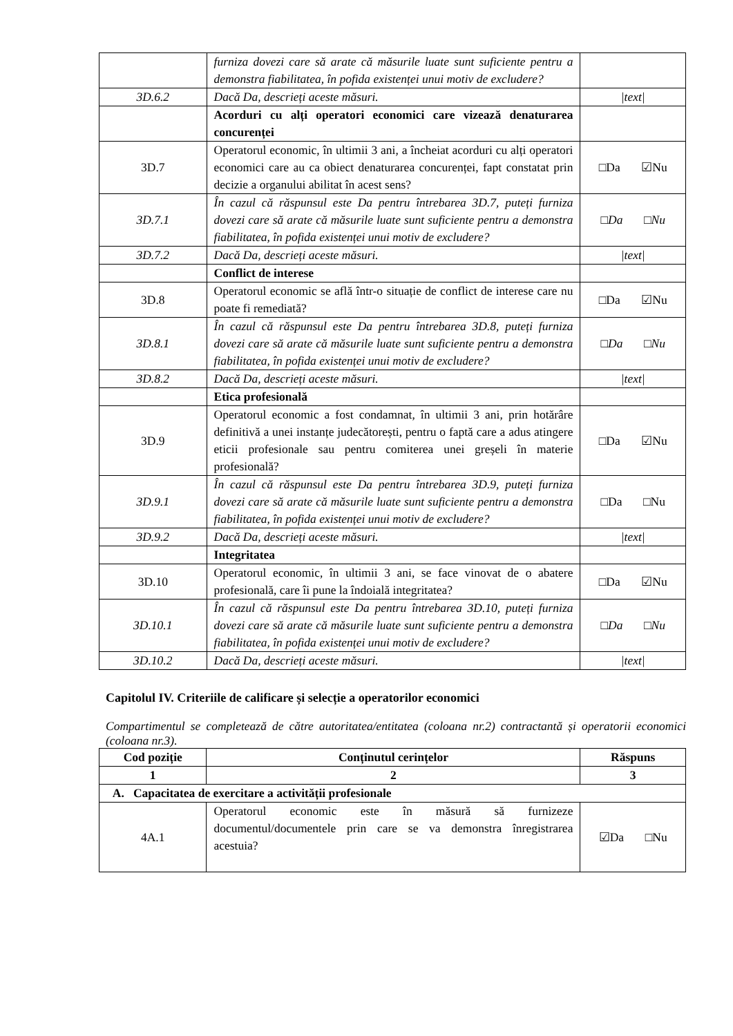| | furniza dovezi care să arate că măsurile luate sunt suficiente pentru a demonstra fiabilitatea, în pofida existenței unui motiv de excludere? | |
| 3D.6.2 | Dacă Da, descrieți aceste măsuri. | /text/ |
| | Acorduri cu alți operatori economici care vizează denaturarea concurenței | |
| 3D.7 | Operatorul economic, în ultimii 3 ani, a încheiat acorduri cu alți operatori economici care au ca obiect denaturarea concurenței, fapt constatat prin decizie a organului abilitat în acest sens? | □Da ☑Nu |
| 3D.7.1 | În cazul că răspunsul este Da pentru întrebarea 3D.7, puteți furniza dovezi care să arate că măsurile luate sunt suficiente pentru a demonstra fiabilitatea, în pofida existenței unui motiv de excludere? | □ Da □ Nu |
| 3D.7.2 | Dacă Da, descrieți aceste măsuri. | /text/ |
| | Conflict de interese | |
| 3D.8 | Operatorul economic se află într-o situație de conflict de interese care nu poate fi remediată? | □Da ☑Nu |
| 3D.8.1 | În cazul că răspunsul este Da pentru întrebarea 3D.8, puteți furniza dovezi care să arate că măsurile luate sunt suficiente pentru a demonstra fiabilitatea, în pofida existenței unui motiv de excludere? | □ Da □ Nu |
| 3D.8.2 | Dacă Da, descrieți aceste măsuri. | /text/ |
| | Etica profesională | |
| 3D.9 | Operatorul economic a fost condamnat, în ultimii 3 ani, prin hotărâre definitivă a unei instanțe judecătorești, pentru o faptă care a adus atingere eticii profesionale sau pentru comiterea unei greșeli în materie profesională? | □Da ☑Nu |
| 3D.9.1 | În cazul că răspunsul este Da pentru întrebarea 3D.9, puteți furniza dovezi care să arate că măsurile luate sunt suficiente pentru a demonstra fiabilitatea, în pofida existenței unui motiv de excludere? | □Da □Nu |
| 3D.9.2 | Dacă Da, descrieți aceste măsuri. | /text/ |
| | Integritatea | |
| 3D.10 | Operatorul economic, în ultimii 3 ani, se face vinovat de o abatere profesională, care îi pune la îndoială integritatea? | □Da ☑Nu |
| 3D.10.1 | În cazul că răspunsul este Da pentru întrebarea 3D.10, puteți furniza dovezi care să arate că măsurile luate sunt suficiente pentru a demonstra fiabilitatea, în pofida existenței unui motiv de excludere? | □ Da □ Nu |
| 3D.10.2 | Dacă Da, descrieți aceste măsuri. | /text/ |
Capitolul IV. Criteriile de calificare și selecție a operatorilor economici
Compartimentul se completează de către autoritatea/entitatea (coloana nr.2) contractantă și operatorii economici (coloana nr.3).
| Cod poziție | Conținutul cerințelor | Răspuns |
| --- | --- | --- |
| 1 | 2 | 3 |
| A. Capacitatea de exercitare a activității profesionale | | |
| 4A.1 | Operatorul economic este în măsură să furnizeze documentul/documentele prin care se va demonstra înregistrarea acestuia? | ☑Da □Nu |